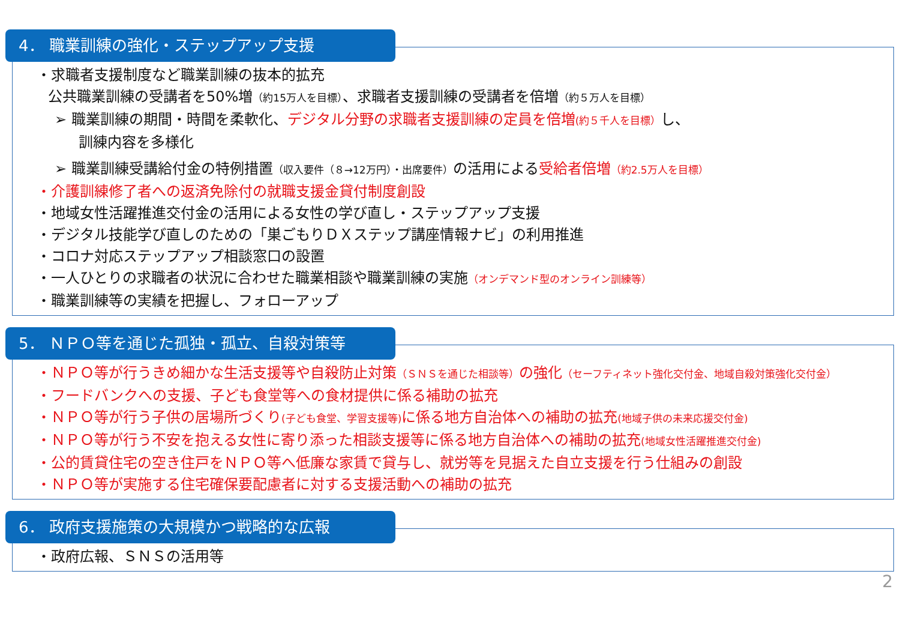4． 職業訓練の強化・ステップアップ支援
・求職者支援制度など職業訓練の抜本的拡充
公共職業訓練の受講者を50%増（約15万人を目標）、求職者支援訓練の受講者を倍増（約５万人を目標）
➢ 職業訓練の期間・時間を柔軟化、デジタル分野の求職者支援訓練の定員を倍増(約５千人を目標）し、
訓練内容を多様化
➢ 職業訓練受講給付金の特例措置（収入要件（８→12万円）・出席要件）の活用による受給者倍増（約2.5万人を目標）
・介護訓練修了者への返済免除付の就職支援金貸付制度創設
・地域女性活躍推進交付金の活用による女性の学び直し・ステップアップ支援
・デジタル技能学び直しのための「巣ごもりＤＸステップ講座情報ナビ」の利用推進
・コロナ対応ステップアップ相談窓口の設置
・一人ひとりの求職者の状況に合わせた職業相談や職業訓練の実施（オンデマンド型のオンライン訓練等）
・職業訓練等の実績を把握し、フォローアップ
5． ＮＰＯ等を通じた孤独・孤立、自殺対策等
・ＮＰＯ等が行うきめ細かな生活支援等や自殺防止対策（ＳＮＳを通じた相談等）の強化（セーフティネット強化交付金、地域自殺対策強化交付金）
・フードバンクへの支援、子ども食堂等への食材提供に係る補助の拡充
・ＮＰＯ等が行う子供の居場所づくり(子ども食堂、学習支援等) に係る地方自治体への補助の拡充(地域子供の未来応援交付金)
・ＮＰＯ等が行う不安を抱える女性に寄り添った相談支援等に係る地方自治体への補助の拡充(地域女性活躍推進交付金)
・公的賃貸住宅の空き住戸をＮＰＯ等へ低廉な家賃で貸与し、就労等を見据えた自立支援を行う仕組みの創設
・ＮＰＯ等が実施する住宅確保要配慮者に対する支援活動への補助の拡充
6． 政府支援施策の大規模かつ戦略的な広報
・政府広報、ＳＮＳの活用等
2